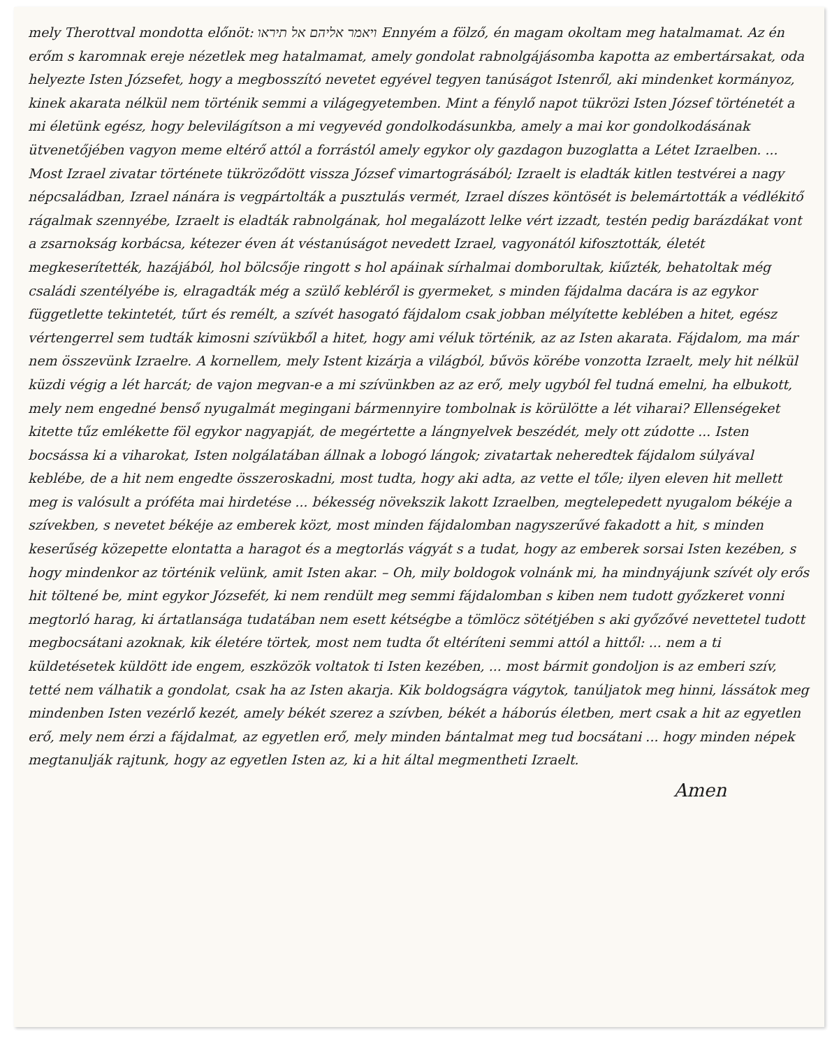mely Therottval mondotta előnöt: ויאמר אליהם אל תיראו Ennyém a fölző, én magam okoltam meg hatalmamat. Az én erőm s karomnak ereje nézetlek meg hatalmamat, amely gondolat rabnolgájásomba kapotta az embertársakat, oda helyezte Isten Józsefet, hogy a megbosszító nevetet egyével tegyen tanúságot Istenről, aki mindenket kormányoz, kinek akarata nélkül nem történik semmi a világegyetemben. Mint a fénylő napot tükrözi Isten József történetét a mi életünk egész, hogy belevilágítson a mi vegyevéd gondolkodásunkba, amely a mai kor gondolkodásának ütvenetőjében vagyon meme eltérő attól a forrástól amely egykor oly gazdagon buzoglatta a Létet Izraelben. ...
Most Izrael zivatar története tükröződött vissza József vimartográsából; Izraelt is eladták kitlen testvérei a nagy népcsaládban, Izrael nánára is vegpártolták a pusztulás vermét, Izrael díszes köntösét is belemártották a védlékitő rágalmak szennyébe, Izraelt is eladták rabnolgának, hol megalázott lelke vért izzadt, testén pedig barázdákat vont a zsarnokság korbácsa, kétezer éven át véstanúságot nevedett Izrael, vagyonától kifosztották, életét megkeserítették, hazájából, hol bölcsője ringott s hol apáinak sírhalmai domborultak, kiűzték, behatoltak még családi szentélyébe is, elragadták még a szülő kebléről is gyermeket, s minden fájdalma dacára is az egykor függetlette tekintetét, tűrt és remélt, a szívét hasogató fájdalom csak jobban mélyítette keblében a hitet, egész vértengerrel sem tudták kimosni szívükből a hitet, hogy ami véluk történik, az az Isten akarata. Fájdalom, ma már nem összevünk Izraelre. A kornellem, mely Istent kizárja a világból, bűvös körébe vonzotta Izraelt, mely hit nélkül küzdi végig a lét harcát; de vajon megvan-e a mi szívünkben az az erő, mely ugyból fel tudná emelni, ha elbukott, mely nem engedné benső nyugalmát megingani bármennyire tombolnak is körülötte a lét viharai? Ellenségeket kitette tűz emlékette föl egykor nagyapját, de megértette a lángnyelvek beszédét, mely ott zúdotte ... Isten bocsássa ki a viharokat, Isten nolgálatában állnak a lobogó lángok; zivatartak neheredtek fájdalom súlyával keblébe, de a hit nem engedte összeroskadni, most tudta, hogy aki adta, az vette el tőle; ilyen eleven hit mellett meg is valósult a próféta mai hirdetése ... békesség növekszik lakott Izraelben, megtelepedett nyugalom békéje a szívekben, s nevetet békéje az emberek közt, most minden fájdalomban nagyszerűvé fakadott a hit, s minden keserűség közepette elontatta a haragot és a megtorlás vágyát s a tudat, hogy az emberek sorsai Isten kezében, s hogy mindenkor az történik velünk, amit Isten akar. – Oh, mily boldogok volnánk mi, ha mindnyájunk szívét oly erős hit töltené be, mint egykor Józsefét, ki nem rendült meg semmi fájdalomban s kiben nem tudott győzkeret vonni megtorló harag, ki ártatlansága tudatában nem esett kétségbe a tömlöcz sötétjében s aki győzővé nevettetel tudott megbocsátani azoknak, kik életére törtek, most nem tudta őt eltéríteni semmi attól a hittől: ... nem a ti küldetésetek küldött ide engem, eszközök voltatok ti Isten kezében, ... most bármit gondoljon is az emberi szív, tetté nem válhatik a gondolat, csak ha az Isten akarja. Kik boldogságra vágytok, tanúljatok meg hinni, lássátok meg mindenben Isten vezérlő kezét, amely békét szerez a szívben, békét a háborús életben, mert csak a hit az egyetlen erő, mely nem érzi a fájdalmat, az egyetlen erő, mely minden bántalmat meg tud bocsátani ... hogy minden népek megtanulják rajtunk, hogy az egyetlen Isten az, ki a hit által megmentheti Izraelt.
Amen